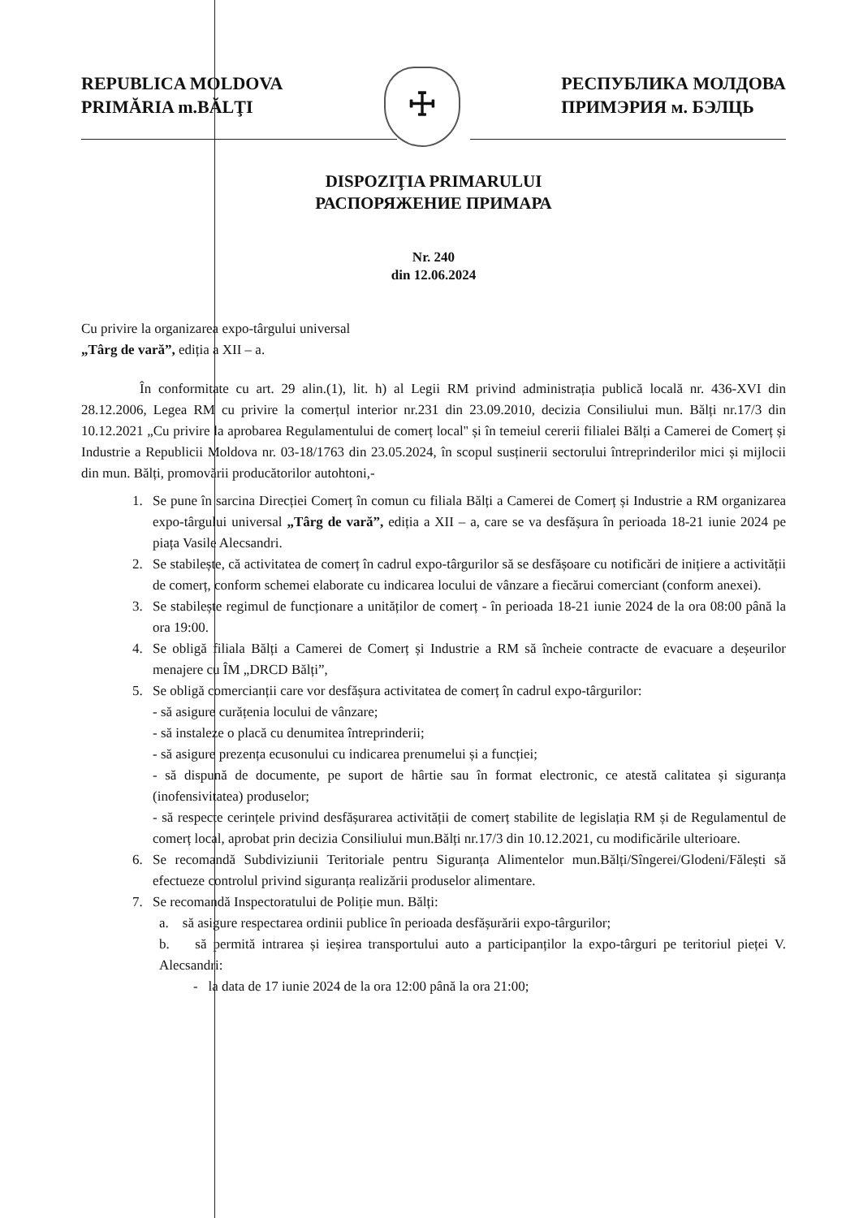REPUBLICA MOLDOVA
PRIMĂRIA m.BĂLŢI
☩
РЕСПУБЛИКА МОЛДОВА
ПРИМЭРИЯ м. БЭЛЦЬ
DISPOZIŢIA PRIMARULUI
РАСПОРЯЖЕНИЕ ПРИМАРА
Nr. 240
din 12.06.2024
Cu privire la organizarea expo-târgului universal
„Târg de vară”, ediția a XII – a.
În conformitate cu art. 29 alin.(1), lit. h) al Legii RM privind administrația publică locală nr. 436-XVI din 28.12.2006, Legea RM cu privire la comerțul interior nr.231 din 23.09.2010, decizia Consiliului mun. Bălți nr.17/3 din 10.12.2021 „Cu privire la aprobarea Regulamentului de comerț local'' și în temeiul cererii filialei Bălți a Camerei de Comerț și Industrie a Republicii Moldova nr. 03-18/1763 din 23.05.2024, în scopul susținerii sectorului întreprinderilor mici și mijlocii din mun. Bălți, promovării producătorilor autohtoni,-
1. Se pune în sarcina Direcției Comerț în comun cu filiala Bălți a Camerei de Comerț și Industrie a RM organizarea expo-târgului universal „Târg de vară”, ediția a XII – a, care se va desfășura în perioada 18-21 iunie 2024 pe piața Vasile Alecsandri.
2. Se stabilește, că activitatea de comerț în cadrul expo-târgurilor să se desfășoare cu notificări de inițiere a activității de comerț, conform schemei elaborate cu indicarea locului de vânzare a fiecărui comerciant (conform anexei).
3. Se stabilește regimul de funcționare a unităților de comerț - în perioada 18-21 iunie 2024 de la ora 08:00 până la ora 19:00.
4. Se obligă filiala Bălți a Camerei de Comerț și Industrie a RM să încheie contracte de evacuare a deșeurilor menajere cu ÎM „DRCD Bălți”,
5. Se obligă comercianții care vor desfășura activitatea de comerț în cadrul expo-târgurilor:
- să asigure curățenia locului de vânzare;
- să instaleze o placă cu denumitea întreprinderii;
- să asigure prezența ecusonului cu indicarea prenumelui și a funcției;
- să dispună de documente, pe suport de hârtie sau în format electronic, ce atestă calitatea și siguranța (inofensivitatea) produselor;
- să respecte cerințele privind desfășurarea activității de comerț stabilite de legislația RM și de Regulamentul de comerț local, aprobat prin decizia Consiliului mun.Bălți nr.17/3 din 10.12.2021, cu modificările ulterioare.
6. Se recomandă Subdiviziunii Teritoriale pentru Siguranța Alimentelor mun.Bălți/Sîngerei/Glodeni/Fălești să efectueze controlul privind siguranța realizării produselor alimentare.
7. Se recomandă Inspectoratului de Poliție mun. Bălți:
a. să asigure respectarea ordinii publice în perioada desfășurării expo-târgurilor;
b. să permită intrarea și ieșirea transportului auto a participanților la expo-târguri pe teritoriul pieței V. Alecsandri:
- la data de 17 iunie 2024 de la ora 12:00 până la ora 21:00;